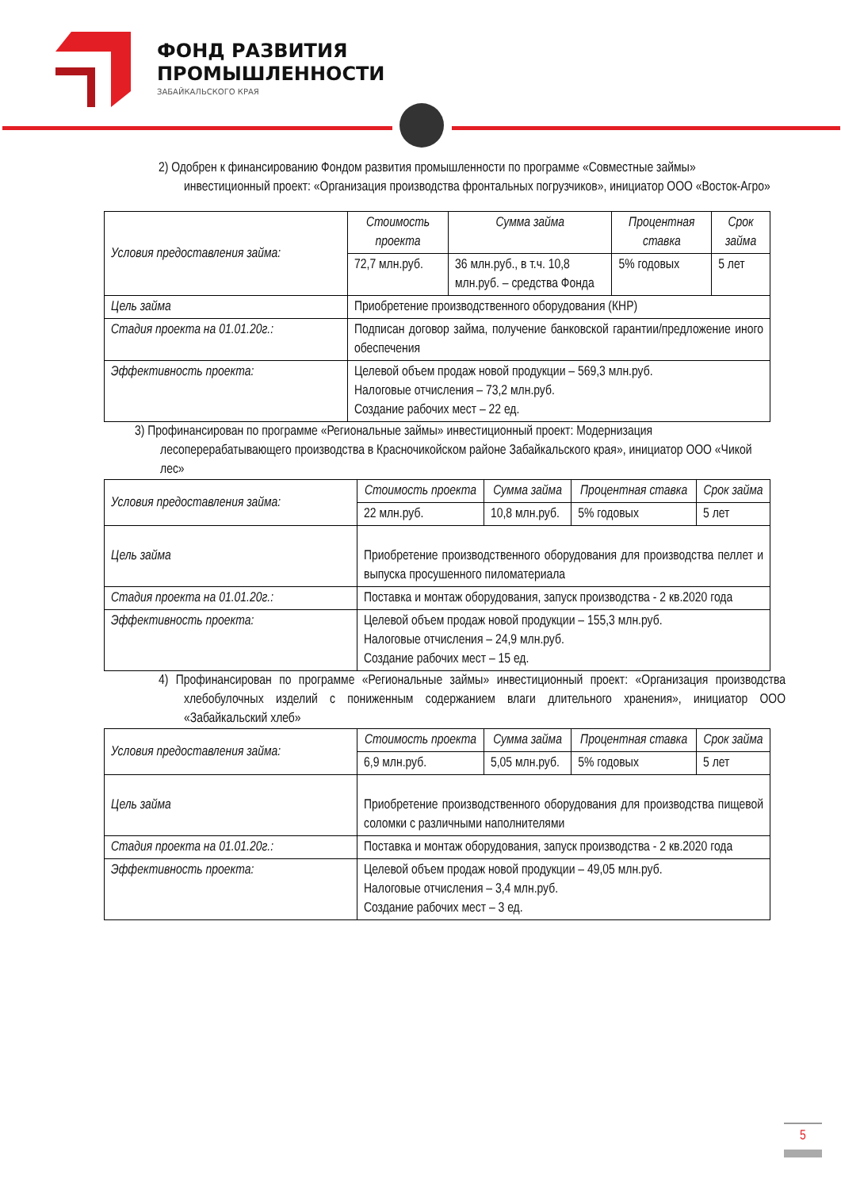ФОНД РАЗВИТИЯ
ПРОМЫШЛЕННОСТИ
ЗАБАЙКАЛЬСКОГО КРАЯ
2) Одобрен к финансированию Фондом развития промышленности по программе «Совместные займы» инвестиционный проект: «Организация производства фронтальных погрузчиков», инициатор ООО «Восток-Агро»
| Условия предоставления займа: | Стоимость проекта | Сумма займа | Процентная ставка | Срок займа |
| | 72,7 млн.руб. | 36 млн.руб., в т.ч. 10,8 млн.руб. – средства Фонда | 5% годовых | 5 лет |
| Цель займа | Приобретение производственного оборудования (КНР) | | | |
| Стадия проекта на 01.01.20г.: | Подписан договор займа, получение банковской гарантии/предложение иного обеспечения | | | |
| Эффективность проекта: | Целевой объем продаж новой продукции – 569,3 млн.руб. Налоговые отчисления – 73,2 млн.руб. Создание рабочих мест – 22 ед. | | | |
3) Профинансирован по программе «Региональные займы» инвестиционный проект: Модернизация лесоперерабатывающего производства в Красночикойском районе Забайкальского края», инициатор ООО «Чикой лес»
| Условия предоставления займа: | Стоимость проекта | Сумма займа | Процентная ставка | Срок займа |
| | 22 млн.руб. | 10,8 млн.руб. | 5% годовых | 5 лет |
| Цель займа | Приобретение производственного оборудования для производства пеллет и выпуска просушенного пиломатериала | | | |
| Стадия проекта на 01.01.20г.: | Поставка и монтаж оборудования, запуск производства - 2 кв.2020 года | | | |
| Эффективность проекта: | Целевой объем продаж новой продукции – 155,3 млн.руб. Налоговые отчисления – 24,9 млн.руб. Создание рабочих мест – 15 ед. | | | |
4) Профинансирован по программе «Региональные займы» инвестиционный проект: «Организация производства хлебобулочных изделий с пониженным содержанием влаги длительного хранения», инициатор ООО «Забайкальский хлеб»
| Условия предоставления займа: | Стоимость проекта | Сумма займа | Процентная ставка | Срок займа |
| | 6,9 млн.руб. | 5,05 млн.руб. | 5% годовых | 5 лет |
| Цель займа | Приобретение производственного оборудования для производства пищевой соломки с различными наполнителями | | | |
| Стадия проекта на 01.01.20г.: | Поставка и монтаж оборудования, запуск производства - 2 кв.2020 года | | | |
| Эффективность проекта: | Целевой объем продаж новой продукции – 49,05 млн.руб. Налоговые отчисления – 3,4 млн.руб. Создание рабочих мест – 3 ед. | | | |
5